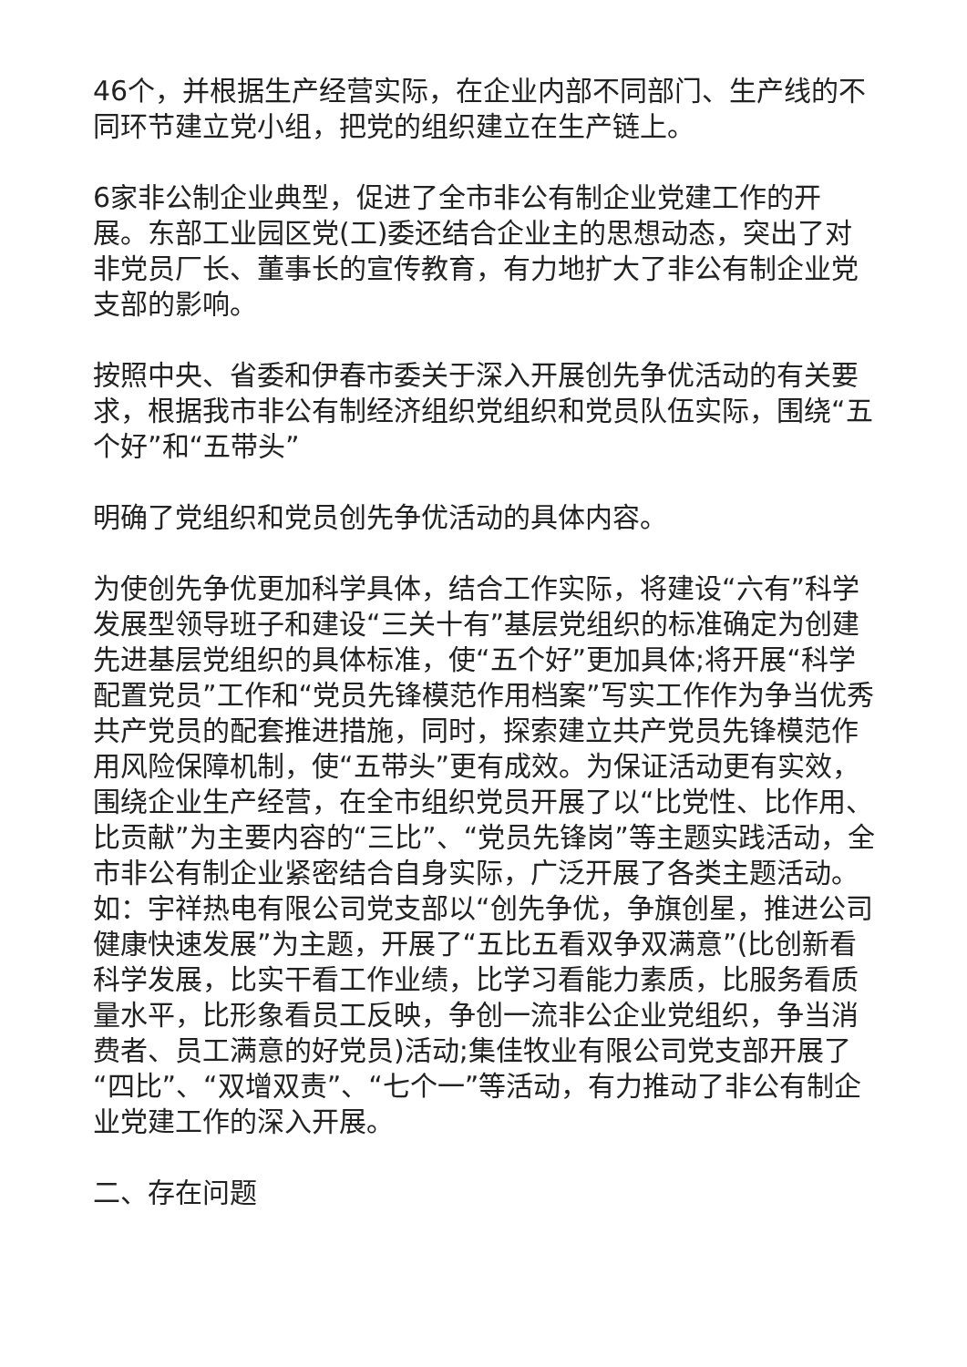46个，并根据生产经营实际，在企业内部不同部门、生产线的不同环节建立党小组，把党的组织建立在生产链上。
6家非公制企业典型，促进了全市非公有制企业党建工作的开展。东部工业园区党(工)委还结合企业主的思想动态，突出了对非党员厂长、董事长的宣传教育，有力地扩大了非公有制企业党支部的影响。
按照中央、省委和伊春市委关于深入开展创先争优活动的有关要求，根据我市非公有制经济组织党组织和党员队伍实际，围绕“五个好”和“五带头”
明确了党组织和党员创先争优活动的具体内容。
为使创先争优更加科学具体，结合工作实际，将建设“六有”科学发展型领导班子和建设“三关十有”基层党组织的标准确定为创建先进基层党组织的具体标准，使“五个好”更加具体;将开展“科学配置党员”工作和“党员先锋模范作用档案”写实工作作为争当优秀共产党员的配套推进措施，同时，探索建立共产党员先锋模范作用风险保障机制，使“五带头”更有成效。为保证活动更有实效，围绕企业生产经营，在全市组织党员开展了以“比党性、比作用、比贡献”为主要内容的“三比”、“党员先锋岗”等主题实践活动，全市非公有制企业紧密结合自身实际，广泛开展了各类主题活动。如：宇祥热电有限公司党支部以“创先争优，争旗创星，推进公司健康快速发展”为主题，开展了“五比五看双争双满意”(比创新看科学发展，比实干看工作业绩，比学习看能力素质，比服务看质量水平，比形象看员工反映，争创一流非公企业党组织，争当消费者、员工满意的好党员)活动;集佳牧业有限公司党支部开展了“四比”、“双增双责”、“七个一”等活动，有力推动了非公有制企业党建工作的深入开展。
二、存在问题